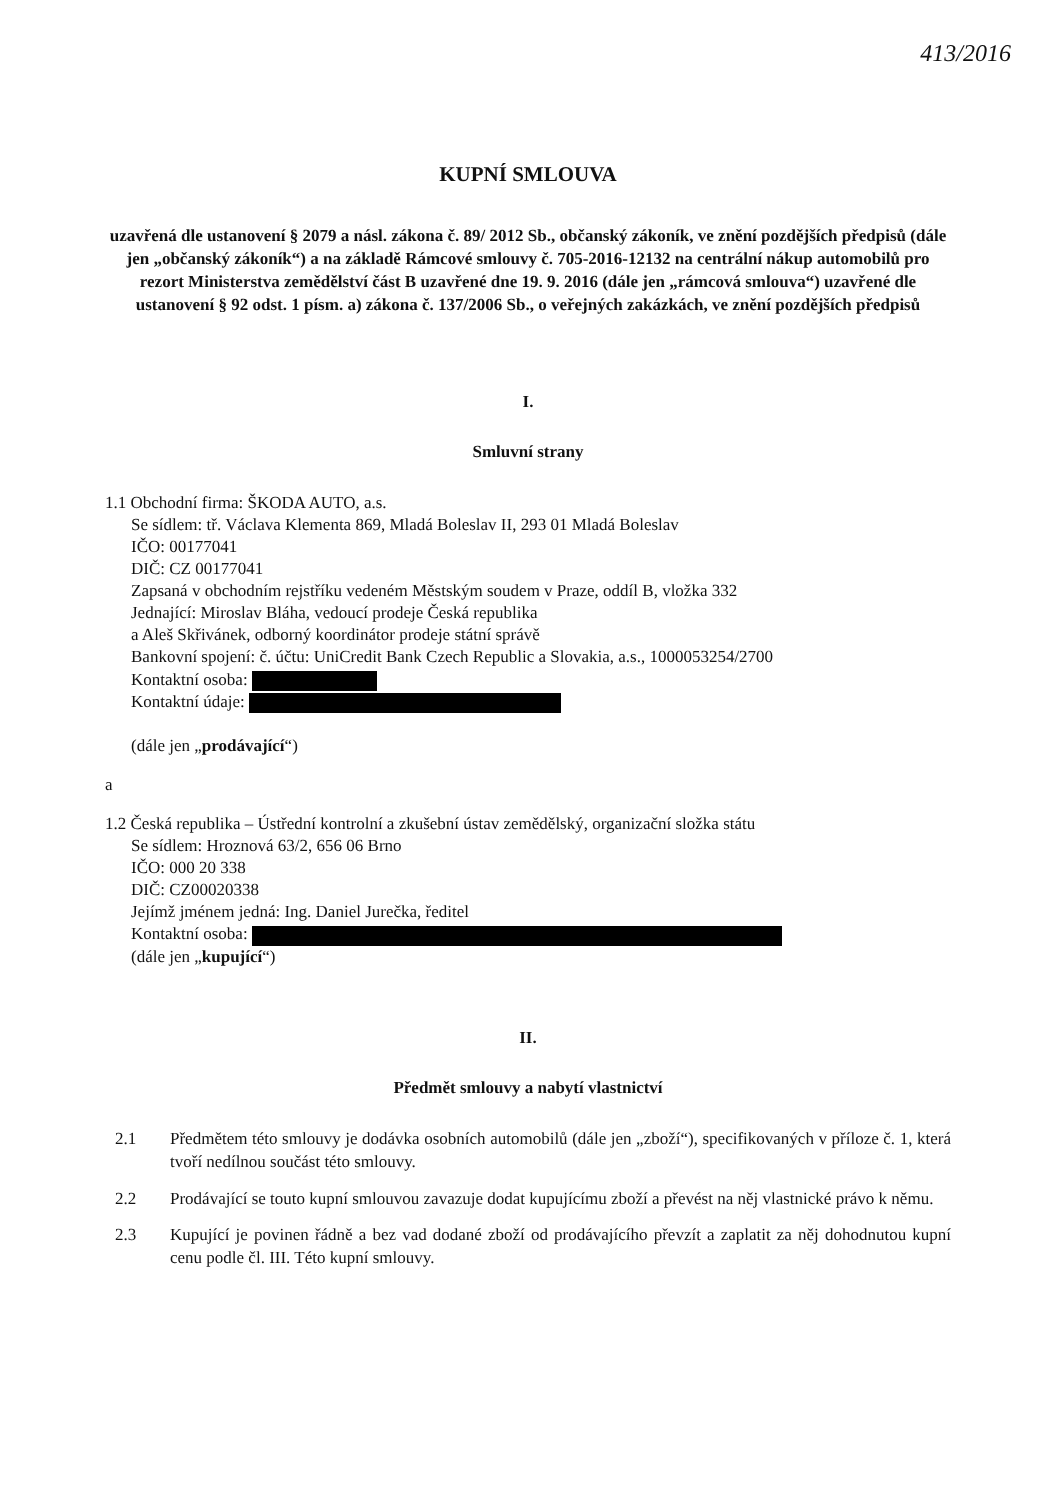413/2016
KUPNÍ SMLOUVA
uzavřená dle ustanovení § 2079 a násl. zákona č. 89/ 2012 Sb., občanský zákoník, ve znění pozdějších předpisů (dále jen „občanský zákoník“) a na základě Rámcové smlouvy č. 705-2016-12132 na centrální nákup automobilů pro rezort Ministerstva zemědělství část B uzavřené dne 19. 9. 2016 (dále jen „rámcová smlouva“) uzavřené dle ustanovení § 92 odst. 1 písm. a) zákona č. 137/2006 Sb., o veřejných zakázkách, ve znění pozdějších předpisů
I.
Smluvní strany
1.1 Obchodní firma: ŠKODA AUTO, a.s.
Se sídlem: tř. Václava Klementa 869, Mladá Boleslav II, 293 01 Mladá Boleslav
IČO: 00177041
DIČ: CZ 00177041
Zapsaná v obchodním rejstříku vedeném Městským soudem v Praze, oddíl B, vložka 332
Jednající: Miroslav Bláha, vedoucí prodeje Česká republika
a Aleš Skřivánek, odborný koordinátor prodeje státní správě
Bankovní spojení: č. účtu: UniCredit Bank Czech Republic a Slovakia, a.s., 1000053254/2700
Kontaktní osoba:
Kontaktní údaje:
(dále jen „prodávající“)
a
1.2 Česká republika – Ústřední kontrolní a zkušební ústav zemědělský, organizační složka státu
Se sídlem: Hroznová 63/2, 656 06 Brno
IČO: 000 20 338
DIČ: CZ00020338
Jejímž jménem jedná: Ing. Daniel Jurečka, ředitel
Kontaktní osoba:
(dále jen „kupující“)
II.
Předmět smlouvy a nabytí vlastnictví
2.1 Předmětem této smlouvy je dodávka osobních automobilů (dále jen „zboží“), specifikovaných v příloze č. 1, která tvoří nedílnou součást této smlouvy.
2.2 Prodávající se touto kupní smlouvou zavazuje dodat kupujícímu zboží a převést na něj vlastnické právo k němu.
2.3 Kupující je povinen řádně a bez vad dodané zboží od prodávajícího převzít a zaplatit za něj dohodnutou kupní cenu podle čl. III. Této kupní smlouvy.